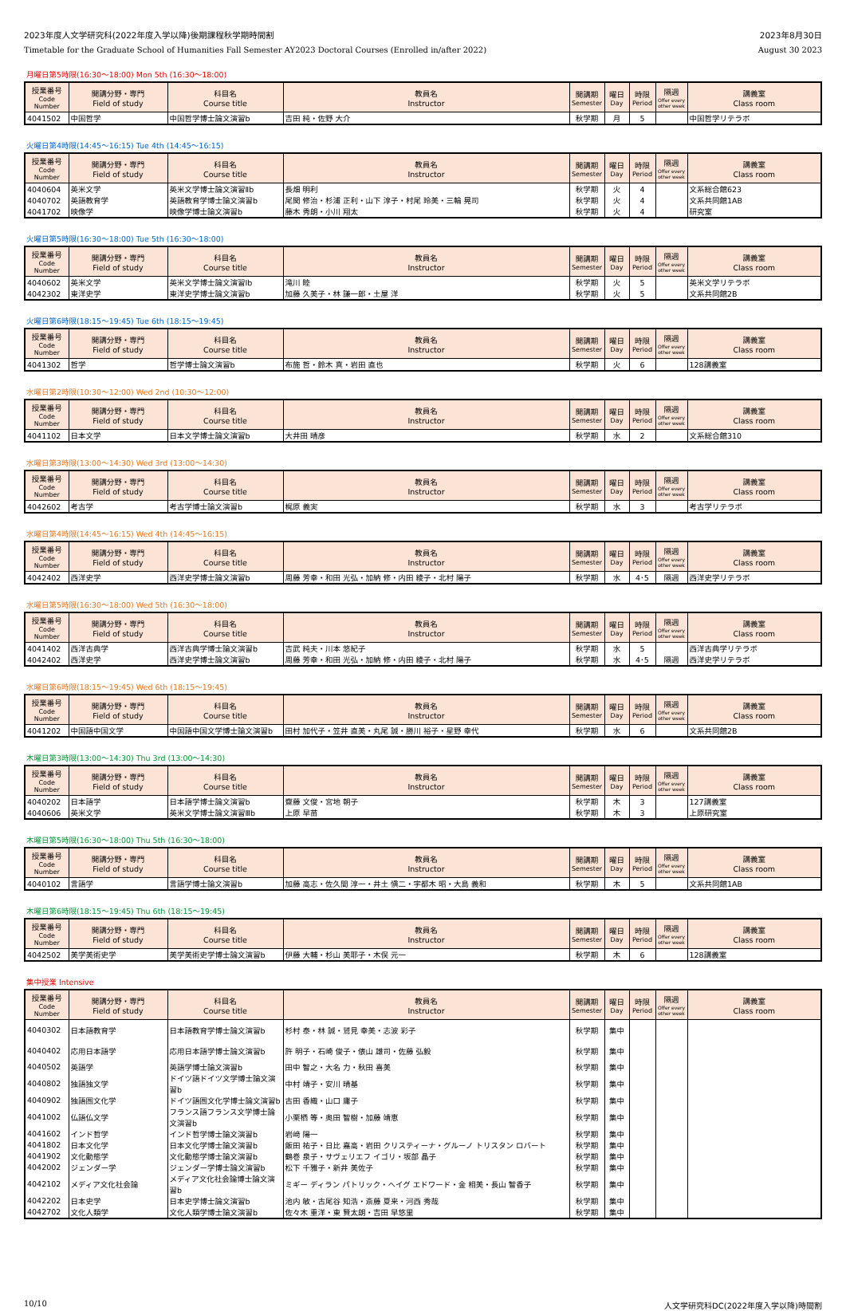2023年度人文学研究科(2022年度入学以降)後期課程秋学期時間割
2023年8月30日
Timetable for the Graduate School of Humanities Fall Semester AY2023 Doctoral Courses (Enrolled in/after 2022)
August 30 2023
月曜日第5時限(16:30～18:00) Mon 5th (16:30～18:00)
| 授業番号 Code Number | 開講分野・専門 Field of study | 科目名 Course title | 教員名 Instructor | 開講期 Semester | 曜日 Day | 時限 Period | 隔週 Offer every other week | 講義室 Class room |
| --- | --- | --- | --- | --- | --- | --- | --- | --- |
| 4041502 | 中国哲学 | 中国哲学博士論文演習b | 吉田 純・佐野 大介 | 秋学期 | 月 | 5 | | 中国哲学リテラボ |
火曜日第4時限(14:45～16:15) Tue 4th (14:45～16:15)
| 授業番号 Code Number | 開講分野・専門 Field of study | 科目名 Course title | 教員名 Instructor | 開講期 Semester | 曜日 Day | 時限 Period | 隔週 Offer every other week | 講義室 Class room |
| --- | --- | --- | --- | --- | --- | --- | --- | --- |
| 4040604 | 英米文学 | 英米文学博士論文演習Ⅱb | 長畑 明利 | 秋学期 | 火 | 4 | | 文系総合館623 |
| 4040702 | 英語教育学 | 英語教育学博士論文演習b | 尾関 修治・杉浦 正利・山下 淳子・村尾 玲美・三輪 晃司 | 秋学期 | 火 | 4 | | 文系共同館1AB |
| 4041702 | 映像学 | 映像学博士論文演習b | 藤木 秀朗・小川 翔太 | 秋学期 | 火 | 4 | | 研究室 |
火曜日第5時限(16:30～18:00) Tue 5th (16:30～18:00)
| 授業番号 Code Number | 開講分野・専門 Field of study | 科目名 Course title | 教員名 Instructor | 開講期 Semester | 曜日 Day | 時限 Period | 隔週 Offer every other week | 講義室 Class room |
| --- | --- | --- | --- | --- | --- | --- | --- | --- |
| 4040602 | 英米文学 | 英米文学博士論文演習Ⅰb | 滝川 睦 | 秋学期 | 火 | 5 | | 英米文学リテラボ |
| 4042302 | 東洋史学 | 東洋史学博士論文演習b | 加藤 久美子・林 謙一郎・土屋 洋 | 秋学期 | 火 | 5 | | 文系共同館2B |
火曜日第6時限(18:15～19:45) Tue 6th (18:15～19:45)
| 授業番号 Code Number | 開講分野・専門 Field of study | 科目名 Course title | 教員名 Instructor | 開講期 Semester | 曜日 Day | 時限 Period | 隔週 Offer every other week | 講義室 Class room |
| --- | --- | --- | --- | --- | --- | --- | --- | --- |
| 4041302 | 哲学 | 哲学博士論文演習b | 布施 哲・鈴木 真・岩田 直也 | 秋学期 | 火 | 6 | | 128講義室 |
水曜日第2時限(10:30～12:00) Wed 2nd (10:30～12:00)
| 授業番号 Code Number | 開講分野・専門 Field of study | 科目名 Course title | 教員名 Instructor | 開講期 Semester | 曜日 Day | 時限 Period | 隔週 Offer every other week | 講義室 Class room |
| --- | --- | --- | --- | --- | --- | --- | --- | --- |
| 4041102 | 日本文学 | 日本文学博士論文演習b | 大井田 晴彦 | 秋学期 | 水 | 2 | | 文系総合館310 |
水曜日第3時限(13:00～14:30) Wed 3rd (13:00～14:30)
| 授業番号 Code Number | 開講分野・専門 Field of study | 科目名 Course title | 教員名 Instructor | 開講期 Semester | 曜日 Day | 時限 Period | 隔週 Offer every other week | 講義室 Class room |
| --- | --- | --- | --- | --- | --- | --- | --- | --- |
| 4042602 | 考古学 | 考古学博士論文演習b | 梶原 義実 | 秋学期 | 水 | 3 | | 考古学リテラボ |
水曜日第4時限(14:45～16:15) Wed 4th (14:45～16:15)
| 授業番号 Code Number | 開講分野・専門 Field of study | 科目名 Course title | 教員名 Instructor | 開講期 Semester | 曜日 Day | 時限 Period | 隔週 Offer every other week | 講義室 Class room |
| --- | --- | --- | --- | --- | --- | --- | --- | --- |
| 4042402 | 西洋史学 | 西洋史学博士論文演習b | 周藤 芳幸・和田 光弘・加納 修・内田 綾子・北村 陽子 | 秋学期 | 水 | 4･5 | 隔週 | 西洋史学リテラボ |
水曜日第5時限(16:30～18:00) Wed 5th (16:30～18:00)
| 授業番号 Code Number | 開講分野・専門 Field of study | 科目名 Course title | 教員名 Instructor | 開講期 Semester | 曜日 Day | 時限 Period | 隔週 Offer every other week | 講義室 Class room |
| --- | --- | --- | --- | --- | --- | --- | --- | --- |
| 4041402 | 西洋古典学 | 西洋古典学博士論文演習b | 吉武 純夫・川本 悠紀子 | 秋学期 | 水 | 5 | | 西洋古典学リテラボ |
| 4042402 | 西洋史学 | 西洋史学博士論文演習b | 周藤 芳幸・和田 光弘・加納 修・内田 綾子・北村 陽子 | 秋学期 | 水 | 4･5 | 隔週 | 西洋史学リテラボ |
水曜日第6時限(18:15～19:45) Wed 6th (18:15～19:45)
| 授業番号 Code Number | 開講分野・専門 Field of study | 科目名 Course title | 教員名 Instructor | 開講期 Semester | 曜日 Day | 時限 Period | 隔週 Offer every other week | 講義室 Class room |
| --- | --- | --- | --- | --- | --- | --- | --- | --- |
| 4041202 | 中国語中国文学 | 中国語中国文学博士論文演習b | 田村 加代子・笠井 直美・丸尾 誠・勝川 裕子・星野 幸代 | 秋学期 | 水 | 6 | | 文系共同館2B |
木曜日第3時限(13:00～14:30) Thu 3rd (13:00～14:30)
| 授業番号 Code Number | 開講分野・専門 Field of study | 科目名 Course title | 教員名 Instructor | 開講期 Semester | 曜日 Day | 時限 Period | 隔週 Offer every other week | 講義室 Class room |
| --- | --- | --- | --- | --- | --- | --- | --- | --- |
| 4040202 | 日本語学 | 日本語学博士論文演習b | 齋藤 文俊・宮地 朝子 | 秋学期 | 木 | 3 | | 127講義室 |
| 4040606 | 英米文学 | 英米文学博士論文演習Ⅲb | 上原 早苗 | 秋学期 | 木 | 3 | | 上原研究室 |
木曜日第5時限(16:30～18:00) Thu 5th (16:30～18:00)
| 授業番号 Code Number | 開講分野・専門 Field of study | 科目名 Course title | 教員名 Instructor | 開講期 Semester | 曜日 Day | 時限 Period | 隔週 Offer every other week | 講義室 Class room |
| --- | --- | --- | --- | --- | --- | --- | --- | --- |
| 4040102 | 言語学 | 言語学博士論文演習b | 加藤 高志・佐久間 淳一・井土 愼二・宇都木 昭・大島 義和 | 秋学期 | 木 | 5 | | 文系共同館1AB |
木曜日第6時限(18:15～19:45) Thu 6th (18:15～19:45)
| 授業番号 Code Number | 開講分野・専門 Field of study | 科目名 Course title | 教員名 Instructor | 開講期 Semester | 曜日 Day | 時限 Period | 隔週 Offer every other week | 講義室 Class room |
| --- | --- | --- | --- | --- | --- | --- | --- | --- |
| 4042502 | 美学美術史学 | 美学美術史学博士論文演習b | 伊藤 大輔・杉山 美耶子・木俣 元一 | 秋学期 | 木 | 6 | | 128講義室 |
集中授業 Intensive
| 授業番号 Code Number | 開講分野・専門 Field of study | 科目名 Course title | 教員名 Instructor | 開講期 Semester | 曜日 Day | 時限 Period | 隔週 Offer every other week | 講義室 Class room |
| --- | --- | --- | --- | --- | --- | --- | --- | --- |
| 4040302 | 日本語教育学 | 日本語教育学博士論文演習b | 杉村 泰・林 誠・鷲見 幸美・志波 彩子 | 秋学期 | 集中 | | | |
| 4040402 | 応用日本語学 | 応用日本語学博士論文演習b | 許 明子・石崎 俊子・俵山 雄司・佐藤 弘毅 | 秋学期 | 集中 | | | |
| 4040502 | 英語学 | 英語学博士論文演習b | 田中 智之・大名 力・秋田 喜美 | 秋学期 | 集中 | | | |
| 4040802 | 独語独文学 | ドイツ語ドイツ文学博士論文演習b | 中村 靖子・安川 晴基 | 秋学期 | 集中 | | | |
| 4040902 | 独語圏文化学 | ドイツ語圏文化学博士論文演習b | 古田 香織・山口 庸子 | 秋学期 | 集中 | | | |
| 4041002 | 仏語仏文学 | フランス語フランス文学博士論文演習b | 小栗栖 等・奥田 智樹・加藤 靖恵 | 秋学期 | 集中 | | | |
| 4041602 | インド哲学 | インド哲学博士論文演習b | 岩﨑 陽一 | 秋学期 | 集中 | | | |
| 4041802 | 日本文化学 | 日本文化学博士論文演習b | 飯田 祐子・日比 嘉高・岩田 クリスティーナ・グルーノ トリスタン ロバート | 秋学期 | 集中 | | | |
| 4041902 | 文化動態学 | 文化動態学博士論文演習b | 鶴巻 泉子・サヴェリエフ イゴリ・坂部 晶子 | 秋学期 | 集中 | | | |
| 4042002 | ジェンダー学 | ジェンダー学博士論文演習b | 松下 千雅子・新井 美佐子 | 秋学期 | 集中 | | | |
| 4042102 | メディア文化社会論 | メディア文化社会論博士論文演習b | ミギー ディラン パトリック・ヘイグ エドワード・金 相美・長山 智香子 | 秋学期 | 集中 | | | |
| 4042202 | 日本史学 | 日本史学博士論文演習b | 池内 敏・古尾谷 知浩・斎藤 夏来・河西 秀哉 | 秋学期 | 集中 | | | |
| 4042702 | 文化人類学 | 文化人類学博士論文演習b | 佐々木 重洋・東 賢太朗・吉田 早悠里 | 秋学期 | 集中 | | | |
10/10 人文学研究科DC(2022年度入学以降)時間割